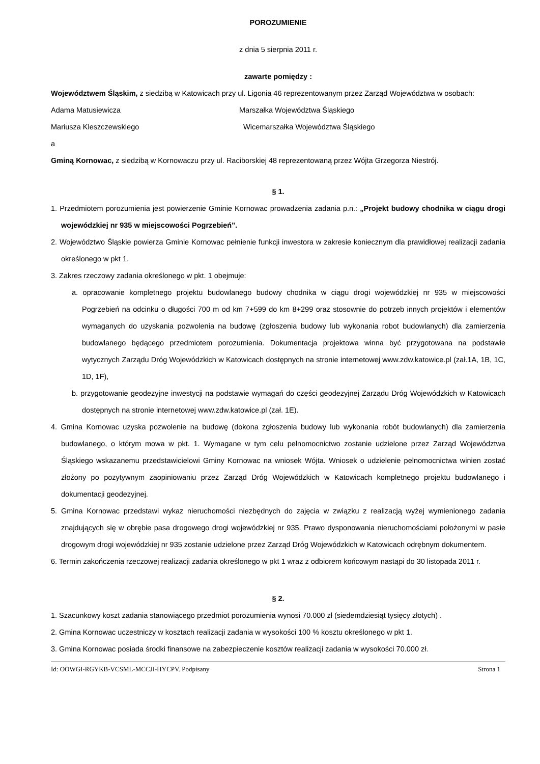POROZUMIENIE
z dnia 5 sierpnia 2011 r.
zawarte pomiędzy :
Województwem Śląskim, z siedzibą w Katowicach przy ul. Ligonia 46 reprezentowanym przez Zarząd Województwa w osobach:
Adama Matusiewicza Marszałka Województwa Śląskiego
Mariusza Kleszczewskiego Wicemarszałka Województwa Śląskiego
a
Gminą Kornowac, z siedzibą w Kornowaczu przy ul. Raciborskiej 48 reprezentowaną przez Wójta Grzegorza Niestrój.
§ 1.
1. Przedmiotem porozumienia jest powierzenie Gminie Kornowac prowadzenia zadania p.n.: „Projekt budowy chodnika w ciągu drogi wojewódzkiej nr 935 w miejscowości Pogrzebień".
2. Województwo Śląskie powierza Gminie Kornowac pełnienie funkcji inwestora w zakresie koniecznym dla prawidłowej realizacji zadania określonego w pkt 1.
3. Zakres rzeczowy zadania określonego w pkt. 1 obejmuje:
a. opracowanie kompletnego projektu budowlanego budowy chodnika w ciągu drogi wojewódzkiej nr 935 w miejscowości Pogrzebień na odcinku o długości 700 m od km 7+599 do km 8+299 oraz stosownie do potrzeb innych projektów i elementów wymaganych do uzyskania pozwolenia na budowę (zgłoszenia budowy lub wykonania robot budowlanych) dla zamierzenia budowlanego będącego przedmiotem porozumienia. Dokumentacja projektowa winna być przygotowana na podstawie wytycznych Zarządu Dróg Wojewódzkich w Katowicach dostępnych na stronie internetowej www.zdw.katowice.pl (zał.1A, 1B, 1C, 1D, 1F),
b. przygotowanie geodezyjne inwestycji na podstawie wymagań do części geodezyjnej Zarządu Dróg Wojewódzkich w Katowicach dostępnych na stronie internetowej www.zdw.katowice.pl (zał. 1E).
4. Gmina Kornowac uzyska pozwolenie na budowę (dokona zgłoszenia budowy lub wykonania robót budowlanych) dla zamierzenia budowlanego, o którym mowa w pkt. 1. Wymagane w tym celu pełnomocnictwo zostanie udzielone przez Zarząd Województwa Śląskiego wskazanemu przedstawicielowi Gminy Kornowac na wniosek Wójta. Wniosek o udzielenie pelnomocnictwa winien zostać złożony po pozytywnym zaopiniowaniu przez Zarząd Dróg Wojewódzkich w Katowicach kompletnego projektu budowlanego i dokumentacji geodezyjnej.
5. Gmina Kornowac przedstawi wykaz nieruchomości niezbędnych do zajęcia w związku z realizacją wyżej wymienionego zadania znajdujących się w obrębie pasa drogowego drogi wojewódzkiej nr 935. Prawo dysponowania nieruchomościami położonymi w pasie drogowym drogi wojewódzkiej nr 935 zostanie udzielone przez Zarząd Dróg Wojewódzkich w Katowicach odrębnym dokumentem.
6. Termin zakończenia rzeczowej realizacji zadania określonego w pkt 1 wraz z odbiorem końcowym nastąpi do 30 listopada 2011 r.
§ 2.
1. Szacunkowy koszt zadania stanowiącego przedmiot porozumienia wynosi 70.000 zł (siedemdziesiąt tysięcy złotych) .
2. Gmina Kornowac uczestniczy w kosztach realizacji zadania w wysokości 100 % kosztu określonego w pkt 1.
3. Gmina Kornowac posiada środki finansowe na zabezpieczenie kosztów realizacji zadania w wysokości 70.000 zł.
Id: OOWGI-RGYKB-VCSML-MCCJI-HYCPV. Podpisany Strona 1